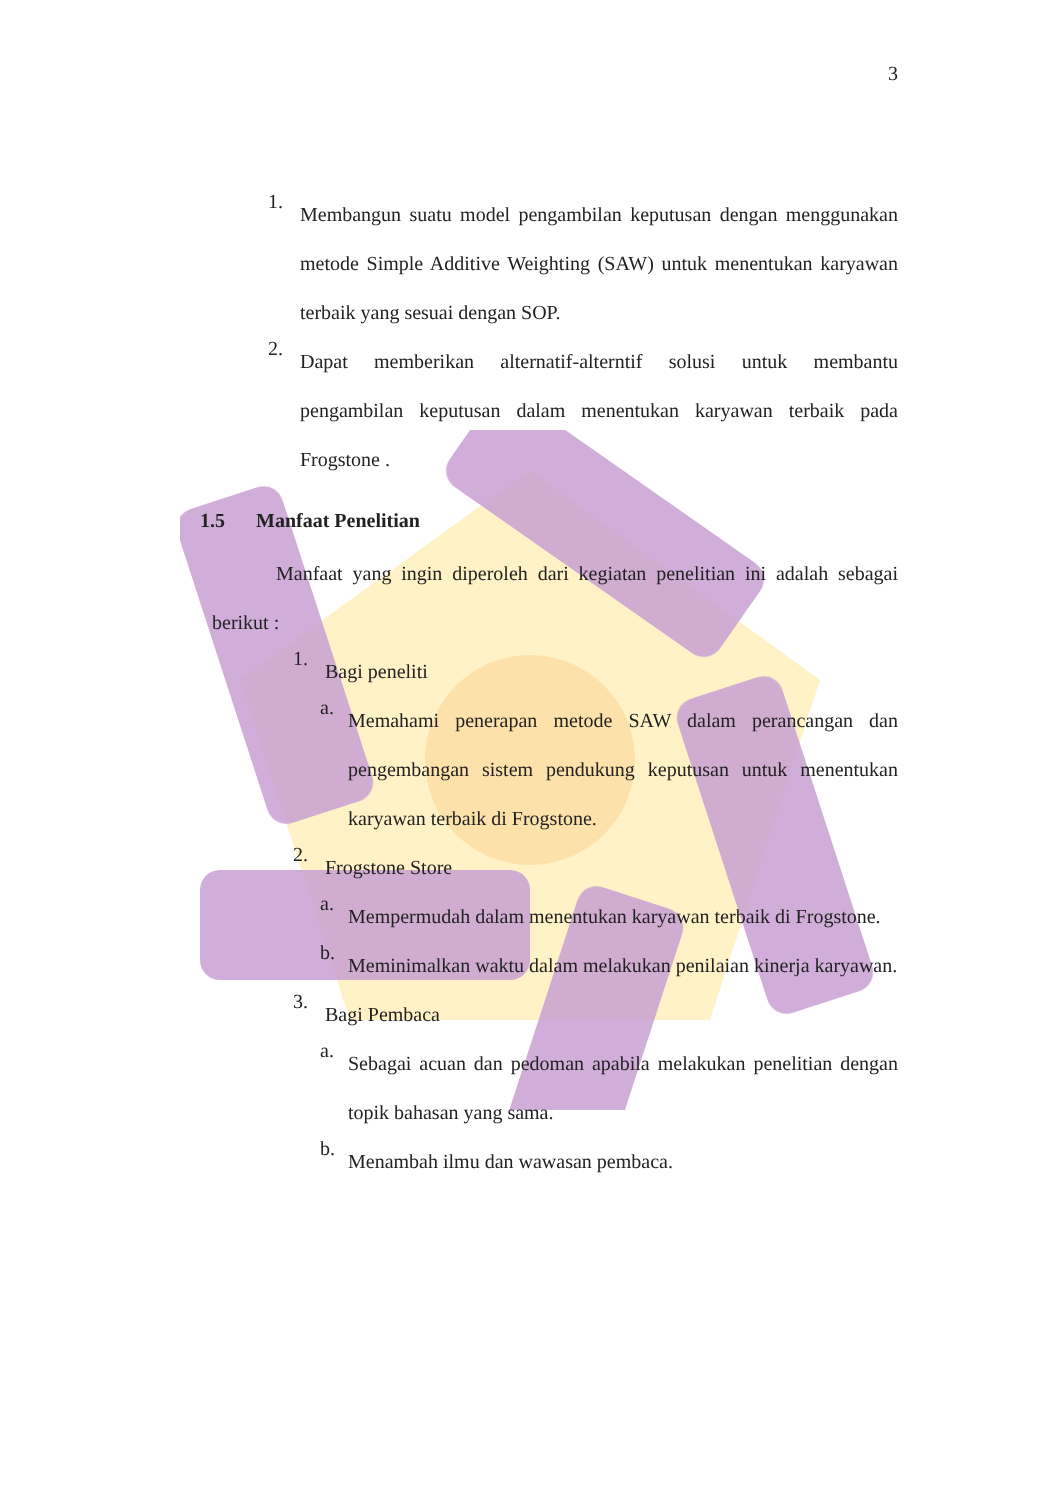3
1.
Membangun suatu model pengambilan keputusan dengan menggunakan metode Simple Additive Weighting (SAW) untuk menentukan karyawan terbaik yang sesuai dengan SOP.
2.
Dapat memberikan alternatif-alterntif solusi untuk membantu pengambilan keputusan dalam menentukan karyawan terbaik pada Frogstone .
1.5 Manfaat Penelitian
Manfaat yang ingin diperoleh dari kegiatan penelitian ini adalah sebagai berikut :
1.
Bagi peneliti
a.
Memahami penerapan metode SAW dalam perancangan dan pengembangan sistem pendukung keputusan untuk menentukan karyawan terbaik di Frogstone.
2.
Frogstone Store
a.
Mempermudah dalam menentukan karyawan terbaik di Frogstone.
b.
Meminimalkan waktu dalam melakukan penilaian kinerja karyawan.
3.
Bagi Pembaca
a.
Sebagai acuan dan pedoman apabila melakukan penelitian dengan topik bahasan yang sama.
b.
Menambah ilmu dan wawasan pembaca.